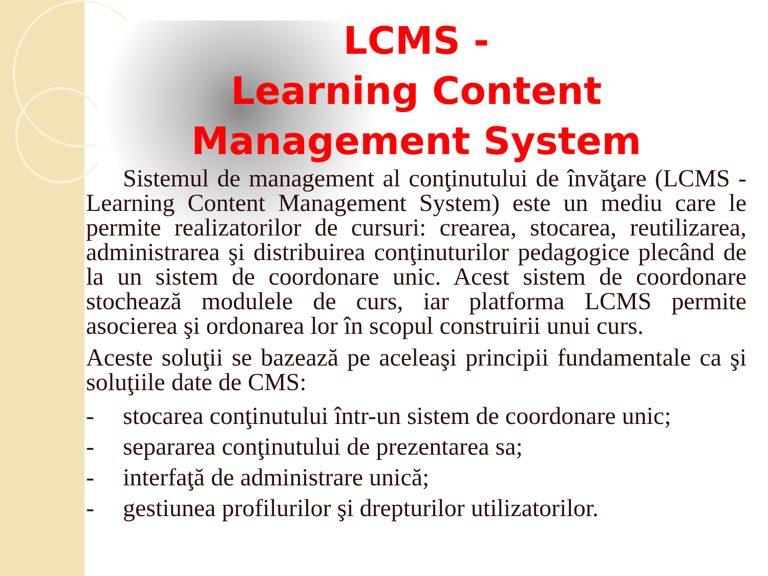LCMS -
Learning Content Management System
Sistemul de management al conţinutului de învăţare (LCMS - Learning Content Management System) este un mediu care le permite realizatorilor de cursuri: crearea, stocarea, reutilizarea, administrarea şi distribuirea conţinuturilor pedagogice plecând de la un sistem de coordonare unic. Acest sistem de coordonare stochează modulele de curs, iar platforma LCMS permite asocierea şi ordonarea lor în scopul construirii unui curs.
Aceste soluţii se bazează pe aceleaşi principii fundamentale ca şi soluţiile date de CMS:
- stocarea conţinutului într-un sistem de coordonare unic;
- separarea conţinutului de prezentarea sa;
- interfaţă de administrare unică;
- gestiunea profilurilor şi drepturilor utilizatorilor.